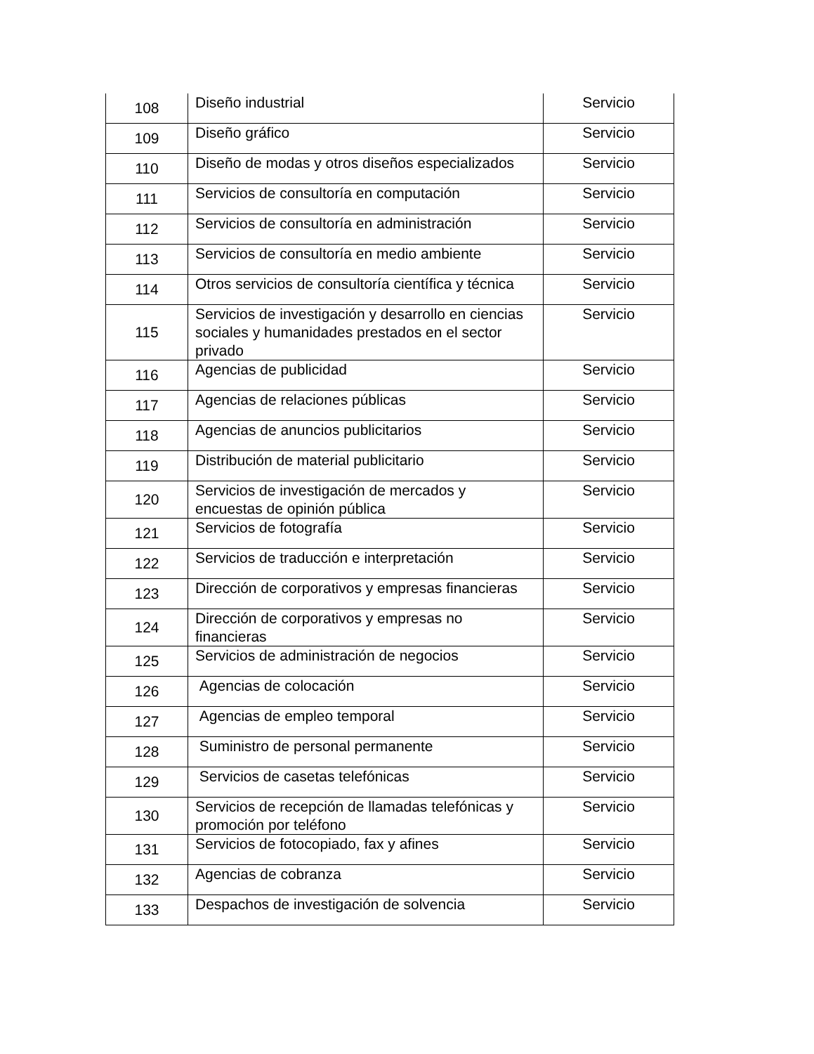| 108 | Diseño industrial | Servicio |
| 109 | Diseño gráfico | Servicio |
| 110 | Diseño de modas y otros diseños especializados | Servicio |
| 111 | Servicios de consultoría en computación | Servicio |
| 112 | Servicios de consultoría en administración | Servicio |
| 113 | Servicios de consultoría en medio ambiente | Servicio |
| 114 | Otros servicios de consultoría científica y técnica | Servicio |
| 115 | Servicios de investigación y desarrollo en ciencias sociales y humanidades prestados en el sector privado | Servicio |
| 116 | Agencias de publicidad | Servicio |
| 117 | Agencias de relaciones públicas | Servicio |
| 118 | Agencias de anuncios publicitarios | Servicio |
| 119 | Distribución de material publicitario | Servicio |
| 120 | Servicios de investigación de mercados y encuestas de opinión pública | Servicio |
| 121 | Servicios de fotografía | Servicio |
| 122 | Servicios de traducción e interpretación | Servicio |
| 123 | Dirección de corporativos y empresas financieras | Servicio |
| 124 | Dirección de corporativos y empresas no financieras | Servicio |
| 125 | Servicios de administración de negocios | Servicio |
| 126 | Agencias de colocación | Servicio |
| 127 | Agencias de empleo temporal | Servicio |
| 128 | Suministro de personal permanente | Servicio |
| 129 | Servicios de casetas telefónicas | Servicio |
| 130 | Servicios de recepción de llamadas telefónicas y promoción por teléfono | Servicio |
| 131 | Servicios de fotocopiado, fax y afines | Servicio |
| 132 | Agencias de cobranza | Servicio |
| 133 | Despachos de investigación de solvencia | Servicio |